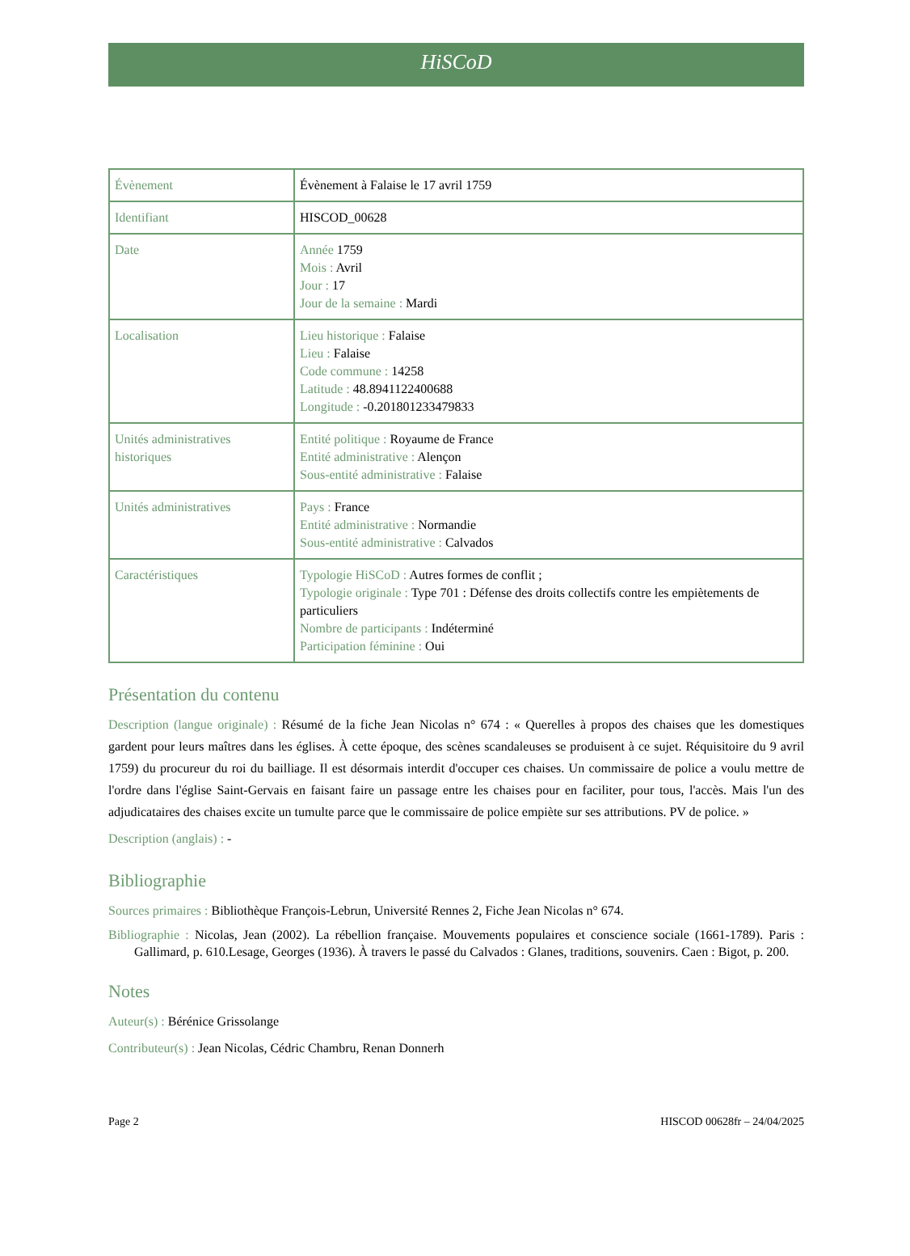HiSCoD
| Évènement | Évènement à Falaise le 17 avril 1759 |
| Identifiant | HISCOD_00628 |
| Date | Année 1759 Mois : Avril Jour : 17 Jour de la semaine : Mardi |
| Localisation | Lieu historique : Falaise Lieu : Falaise Code commune : 14258 Latitude : 48.8941122400688 Longitude : -0.201801233479833 |
| Unités administratives historiques | Entité politique : Royaume de France Entité administrative : Alençon Sous-entité administrative : Falaise |
| Unités administratives | Pays : France Entité administrative : Normandie Sous-entité administrative : Calvados |
| Caractéristiques | Typologie HiSCoD : Autres formes de conflit ; Typologie originale : Type 701 : Défense des droits collectifs contre les empiètements de particuliers Nombre de participants : Indéterminé Participation féminine : Oui |
Présentation du contenu
Description (langue originale) : Résumé de la fiche Jean Nicolas n° 674 : « Querelles à propos des chaises que les domestiques gardent pour leurs maîtres dans les églises. À cette époque, des scènes scandaleuses se produisent à ce sujet. Réquisitoire du 9 avril 1759) du procureur du roi du bailliage. Il est désormais interdit d'occuper ces chaises. Un commissaire de police a voulu mettre de l'ordre dans l'église Saint-Gervais en faisant faire un passage entre les chaises pour en faciliter, pour tous, l'accès. Mais l'un des adjudicataires des chaises excite un tumulte parce que le commissaire de police empiète sur ses attributions. PV de police. »
Description (anglais) : -
Bibliographie
Sources primaires : Bibliothèque François-Lebrun, Université Rennes 2, Fiche Jean Nicolas n° 674.
Bibliographie : Nicolas, Jean (2002). La rébellion française. Mouvements populaires et conscience sociale (1661-1789). Paris : Gallimard, p. 610.Lesage, Georges (1936). À travers le passé du Calvados : Glanes, traditions, souvenirs. Caen : Bigot, p. 200.
Notes
Auteur(s) : Bérénice Grissolange
Contributeur(s) : Jean Nicolas, Cédric Chambru, Renan Donnerh
Page 2 HISCOD 00628fr – 24/04/2025